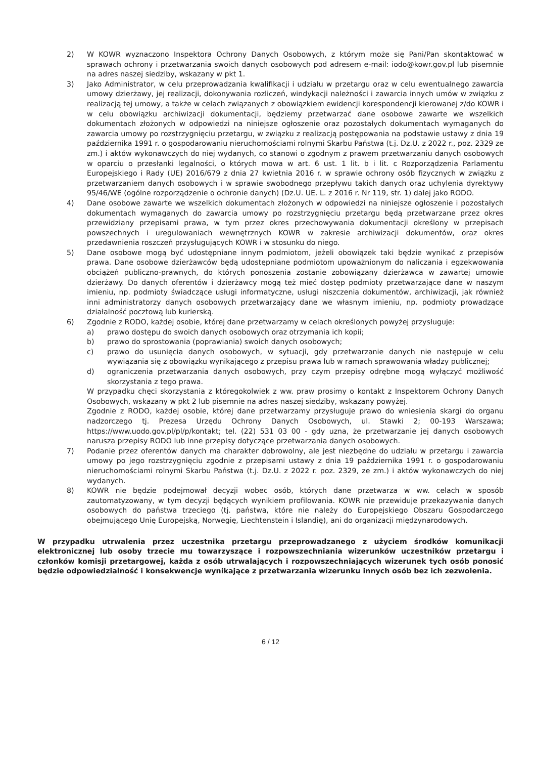2) W KOWR wyznaczono Inspektora Ochrony Danych Osobowych, z którym może się Pani/Pan skontaktować w sprawach ochrony i przetwarzania swoich danych osobowych pod adresem e-mail: iodo@kowr.gov.pl lub pisemnie na adres naszej siedziby, wskazany w pkt 1.
3) Jako Administrator, w celu przeprowadzania kwalifikacji i udziału w przetargu oraz w celu ewentualnego zawarcia umowy dzierżawy, jej realizacji, dokonywania rozliczeń, windykacji należności i zawarcia innych umów w związku z realizacją tej umowy, a także w celach związanych z obowiązkiem ewidencji korespondencji kierowanej z/do KOWR i w celu obowiązku archiwizacji dokumentacji, będziemy przetwarzać dane osobowe zawarte we wszelkich dokumentach złożonych w odpowiedzi na niniejsze ogłoszenie oraz pozostałych dokumentach wymaganych do zawarcia umowy po rozstrzygnięciu przetargu, w związku z realizacją postępowania na podstawie ustawy z dnia 19 października 1991 r. o gospodarowaniu nieruchomościami rolnymi Skarbu Państwa (t.j. Dz.U. z 2022 r., poz. 2329 ze zm.) i aktów wykonawczych do niej wydanych, co stanowi o zgodnym z prawem przetwarzaniu danych osobowych w oparciu o przesłanki legalności, o których mowa w art. 6 ust. 1 lit. b i lit. c Rozporządzenia Parlamentu Europejskiego i Rady (UE) 2016/679 z dnia 27 kwietnia 2016 r. w sprawie ochrony osób fizycznych w związku z przetwarzaniem danych osobowych i w sprawie swobodnego przepływu takich danych oraz uchylenia dyrektywy 95/46/WE (ogólne rozporządzenie o ochronie danych) (Dz.U. UE. L. z 2016 r. Nr 119, str. 1) dalej jako RODO.
4) Dane osobowe zawarte we wszelkich dokumentach złożonych w odpowiedzi na niniejsze ogłoszenie i pozostałych dokumentach wymaganych do zawarcia umowy po rozstrzygnięciu przetargu będą przetwarzane przez okres przewidziany przepisami prawa, w tym przez okres przechowywania dokumentacji określony w przepisach powszechnych i uregulowaniach wewnętrznych KOWR w zakresie archiwizacji dokumentów, oraz okres przedawnienia roszczeń przysługujących KOWR i w stosunku do niego.
5) Dane osobowe mogą być udostępniane innym podmiotom, jeżeli obowiązek taki będzie wynikać z przepisów prawa. Dane osobowe dzierżawców będą udostępniane podmiotom upoważnionym do naliczania i egzekwowania obciążeń publiczno-prawnych, do których ponoszenia zostanie zobowiązany dzierżawca w zawartej umowie dzierżawy. Do danych oferentów i dzierżawcy mogą też mieć dostęp podmioty przetwarzające dane w naszym imieniu, np. podmioty świadczące usługi informatyczne, usługi niszczenia dokumentów, archiwizacji, jak również inni administratorzy danych osobowych przetwarzający dane we własnym imieniu, np. podmioty prowadzące działalność pocztową lub kurierską.
6) Zgodnie z RODO, każdej osobie, której dane przetwarzamy w celach określonych powyżej przysługuje:
a) prawo dostępu do swoich danych osobowych oraz otrzymania ich kopii;
b) prawo do sprostowania (poprawiania) swoich danych osobowych;
c) prawo do usunięcia danych osobowych, w sytuacji, gdy przetwarzanie danych nie następuje w celu wywiązania się z obowiązku wynikającego z przepisu prawa lub w ramach sprawowania władzy publicznej;
d) ograniczenia przetwarzania danych osobowych, przy czym przepisy odrębne mogą wyłączyć możliwość skorzystania z tego prawa.
W przypadku chęci skorzystania z któregokolwiek z ww. praw prosimy o kontakt z Inspektorem Ochrony Danych Osobowych, wskazany w pkt 2 lub pisemnie na adres naszej siedziby, wskazany powyżej.
Zgodnie z RODO, każdej osobie, której dane przetwarzamy przysługuje prawo do wniesienia skargi do organu nadzorczego tj. Prezesa Urzędu Ochrony Danych Osobowych, ul. Stawki 2; 00-193 Warszawa; https://www.uodo.gov.pl/pl/p/kontakt; tel. (22) 531 03 00 - gdy uzna, że przetwarzanie jej danych osobowych narusza przepisy RODO lub inne przepisy dotyczące przetwarzania danych osobowych.
7) Podanie przez oferentów danych ma charakter dobrowolny, ale jest niezbędne do udziału w przetargu i zawarcia umowy po jego rozstrzygnięciu zgodnie z przepisami ustawy z dnia 19 października 1991 r. o gospodarowaniu nieruchomościami rolnymi Skarbu Państwa (t.j. Dz.U. z 2022 r. poz. 2329, ze zm.) i aktów wykonawczych do niej wydanych.
8) KOWR nie będzie podejmował decyzji wobec osób, których dane przetwarza w ww. celach w sposób zautomatyzowany, w tym decyzji będących wynikiem profilowania. KOWR nie przewiduje przekazywania danych osobowych do państwa trzeciego (tj. państwa, które nie należy do Europejskiego Obszaru Gospodarczego obejmującego Unię Europejską, Norwegię, Liechtenstein i Islandię), ani do organizacji międzynarodowych.
W przypadku utrwalenia przez uczestnika przetargu przeprowadzanego z użyciem środków komunikacji elektronicznej lub osoby trzecie mu towarzyszące i rozpowszechniania wizerunków uczestników przetargu i członków komisji przetargowej, każda z osób utrwalających i rozpowszechniających wizerunek tych osób ponosić będzie odpowiedzialność i konsekwencje wynikające z przetwarzania wizerunku innych osób bez ich zezwolenia.
6 / 12